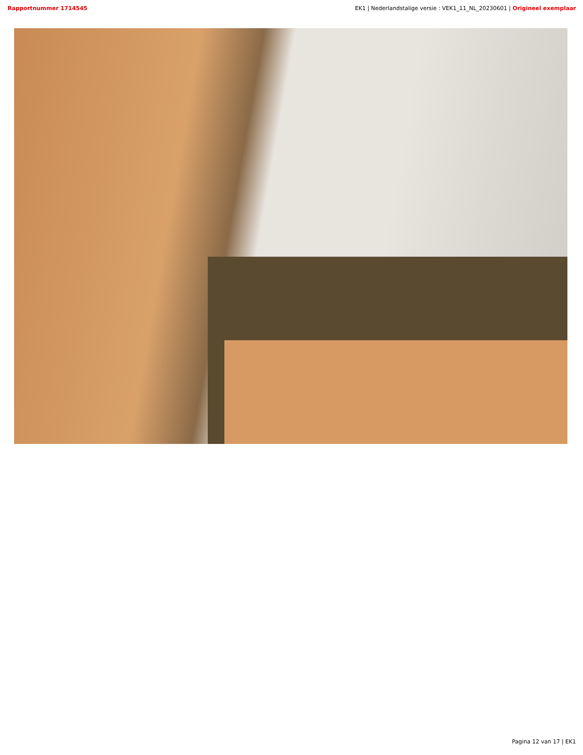Rapportnummer 1714545 EK1 | Nederlandstalige versie : VEK1_11_NL_20230601 | Origineel exemplaar
Pagina 12 van 17 | EK1